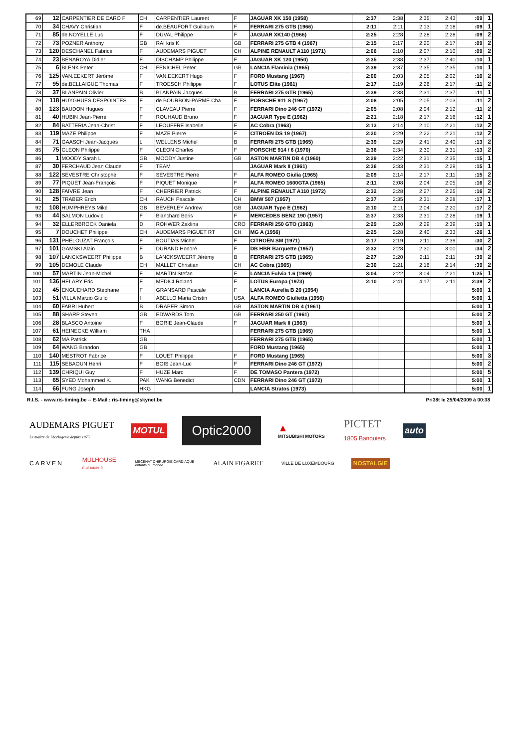| 69 | 12 | CARPENTIER DE CARO F | CH | CARPENTIER Laurent | F | JAGUAR XK 150 (1958) | 2:37 | 2:38 | 2:35 | 2:43 | :09 | 1 |
| 70 | 34 | CHAVY Christian | F | de.BEAUFORT Guillaum | F | FERRARI 275 GTB (1966) | 2:11 | 2:11 | 2:13 | 2:18 | :09 | 1 |
| 71 | 85 | de.NOYELLE Luc | F | DUVAL Philippe | F | JAGUAR XK140 (1966) | 2:25 | 2:28 | 2:28 | 2:28 | :09 | 2 |
| 72 | 73 | POZNER Anthony | GB | RAI kris K | GB | FERRARI 275 GTB 4 (1967) | 2:15 | 2:17 | 2:20 | 2:17 | :09 | 2 |
| 73 | 120 | DESCHANEL Fabrice | F | AUDEMARS PIGUET | CH | ALPINE RENAULT A110 (1971) | 2:06 | 2:10 | 2:07 | 2:10 | :09 | 2 |
| 74 | 23 | BENAROYA Didier | F | DISCHAMP Philippe | F | JAGUAR XK 120 (1950) | 2:35 | 2:38 | 2:37 | 2:40 | :10 | 1 |
| 75 | 6 | BLENK Peter | CH | FENICHEL Peter | GB | LANCIA Flaminia (1965) | 2:39 | 2:37 | 2:35 | 2:35 | :10 | 1 |
| 76 | 125 | VAN.EEKERT Jérôme | F | VAN.EEKERT Hugo | F | FORD Mustang (1967) | 2:00 | 2:03 | 2:05 | 2:02 | :10 | 2 |
| 77 | 95 | de.BELLAIGUE Thomas | F | TROESCH Philippe | F | LOTUS Elite (1961) | 2:17 | 2:19 | 2:26 | 2:17 | :11 | 2 |
| 78 | 37 | BLANPAIN Olivier | B | BLANPAIN Jacques | B | FERRARI 275 GTB (1965) | 2:39 | 2:38 | 2:31 | 2:37 | :11 | 1 |
| 79 | 118 | HUYGHUES DESPOINTES | F | de.BOURBON-PARME Cha | F | PORSCHE 911 S (1967) | 2:08 | 2:05 | 2:05 | 2:03 | :11 | 2 |
| 80 | 123 | BAUDON Hugues | F | CLAVEAU Pierre | F | FERRARI Dino 246 GT (1972) | 2:05 | 2:08 | 2:04 | 2:12 | :11 | 2 |
| 81 | 40 | HUBIN Jean-Pierre | F | ROUHAUD Bruno | F | JAGUAR Type E (1962) | 2:21 | 2:18 | 2:17 | 2:16 | :12 | 1 |
| 82 | 84 | BATTERIA Jean-Christ | F | LEOUFFRE Isabelle | F | AC Cobra (1963) | 2:13 | 2:14 | 2:10 | 2:21 | :12 | 2 |
| 83 | 119 | MAZE Philippe | F | MAZE Pierre | F | CITROËN DS 19 (1967) | 2:20 | 2:29 | 2:22 | 2:21 | :12 | 2 |
| 84 | 71 | GAASCH Jean-Jacques | L | WELLENS Michel | B | FERRARI 275 GTB (1965) | 2:39 | 2:29 | 2:41 | 2:40 | :13 | 2 |
| 85 | 75 | CLEON Philippe | F | CLEON Charles | F | PORSCHE 914 / 6 (1970) | 2:36 | 2:34 | 2:30 | 2:31 | :13 | 2 |
| 86 | 1 | MOODY Sarah L | GB | MOODY Justine | GB | ASTON MARTIN DB 4 (1960) | 2:29 | 2:22 | 2:31 | 2:35 | :15 | 1 |
| 87 | 30 | FERCHAUD Jean Claude | F | TEAM | | JAGUAR Mark II (1961) | 2:36 | 2:33 | 2:31 | 2:29 | :15 | 1 |
| 88 | 122 | SEVESTRE Christophe | F | SEVESTRE Pierre | F | ALFA ROMEO Giulia (1965) | 2:09 | 2:14 | 2:17 | 2:11 | :15 | 2 |
| 89 | 77 | PIQUET Jean-François | F | PIQUET Monique | F | ALFA ROMEO 1600GTA (1965) | 2:11 | 2:08 | 2:04 | 2:05 | :16 | 2 |
| 90 | 128 | FAIVRE Jean | F | CHERRIER Patrick | F | ALPINE RENAULT A110 (1972) | 2:32 | 2:28 | 2:27 | 2:25 | :16 | 2 |
| 91 | 25 | TRABER Erich | CH | RAUCH Pascale | CH | BMW 507 (1957) | 2:37 | 2:35 | 2:31 | 2:28 | :17 | 1 |
| 92 | 108 | HUMPHREYS Mike | GB | BEVERLEY Andrew | GB | JAGUAR Type E (1962) | 2:10 | 2:11 | 2:04 | 2:20 | :17 | 2 |
| 93 | 44 | SALMON Ludovic | F | Blanchard Boris | F | MERCEDES BENZ 190 (1957) | 2:37 | 2:33 | 2:31 | 2:28 | :19 | 1 |
| 94 | 32 | ELLERBROCK Daniela | D | ROHWER Zaklina | CRO | FERRARI 250 GTO (1963) | 2:29 | 2:20 | 2:29 | 2:39 | :19 | 1 |
| 95 | 7 | DOUCHET Philippe | CH | AUDEMARS PIGUET RT | CH | MG A (1956) | 2:25 | 2:28 | 2:40 | 2:33 | :26 | 1 |
| 96 | 131 | PHELOUZAT François | F | BOUTIAS Michel | F | CITROËN SM (1971) | 2:17 | 2:19 | 2:11 | 2:39 | :30 | 2 |
| 97 | 101 | GAMSKI Alain | F | DURAND Honoré | F | DB HBR Barquette (1957) | 2:32 | 2:28 | 2:30 | 3:00 | :34 | 2 |
| 98 | 107 | LANCKSWEERT Philippe | B | LANCKSWEERT Jérémy | B | FERRARI 275 GTB (1965) | 2:27 | 2:20 | 2:11 | 2:11 | :39 | 2 |
| 99 | 105 | DEMOLE Claude | CH | MALLET Christian | CH | AC Cobra (1965) | 2:30 | 2:21 | 2:16 | 2:14 | :39 | 2 |
| 100 | 57 | MARTIN Jean-Michel | F | MARTIN Stefan | F | LANCIA Fulvia 1.6 (1969) | 3:04 | 2:22 | 3:04 | 2:21 | 1:25 | 1 |
| 101 | 136 | HELARY Eric | F | MEDICI Roland | F | LOTUS Europa (1973) | 2:10 | 2:41 | 4:17 | 2:11 | 2:39 | 2 |
| 102 | 45 | ENGUEHARD Stéphane | F | GRANSARD Pascale | F | LANCIA Aurelia B 20 (1954) | | | | | 5:00 | 1 |
| 103 | 51 | VILLA Marzio Giulio | I | ABELLO Maria Cristin | USA | ALFA ROMEO Giulietta (1956) | | | | | 5:00 | 1 |
| 104 | 60 | FABRI Hubert | B | DRAPER Simon | GB | ASTON MARTIN DB 4 (1961) | | | | | 5:00 | 1 |
| 105 | 88 | SHARP Steven | GB | EDWARDS Tom | GB | FERRARI 250 GT (1961) | | | | | 5:00 | 2 |
| 106 | 28 | BLASCO Antoine | F | BORIE Jean-Claude | F | JAGUAR Mark II (1963) | | | | | 5:00 | 1 |
| 107 | 61 | HEINECKE William | THA | | | FERRARI 275 GTB (1965) | | | | | 5:00 | 1 |
| 108 | 62 | MA Patrick | GB | | | FERRARI 275 GTB (1965) | | | | | 5:00 | 1 |
| 109 | 64 | WANG Brandon | GB | | | FORD Mustang (1965) | | | | | 5:00 | 1 |
| 110 | 140 | MESTROT Fabrice | F | LOUET Philippe | F | FORD Mustang (1965) | | | | | 5:00 | 3 |
| 111 | 115 | SEBAOUN Henri | F | BOIS Jean-Luc | F | FERRARI Dino 246 GT (1972) | | | | | 5:00 | 2 |
| 112 | 139 | CHRIQUI Guy | F | HUZE Marc | F | DE TOMASO Pantera (1972) | | | | | 5:00 | 5 |
| 113 | 65 | SYED Mohammed K. | PAK | WANG Benedict | CDN | FERRARI Dino 246 GT (1972) | | | | | 5:00 | 1 |
| 114 | 66 | FUNG Joseph | HKG | | | LANCIA Stratos (1973) | | | | | 5:00 | 1 |
R.I.S. - www.ris-timing.be -- E-Mail : ris-timing@skynet.be Pri38t le 25/04/2009 à 00:38
AUDEMARS PIGUET
Le maître de l'horlogerie depuis 1875
MOTUL
Optic2000
▲
MITSUBISHI MOTORS
PICTET
1805 Banquiers
auto
CARVEN
MULHOUSE
mulhouse.fr
MÉCÉNAT CHIRURGIE CARDIAQUE
enfants du monde
ALAIN FIGARET
VILLE DE LUXEMBOURG
NOSTALGIE